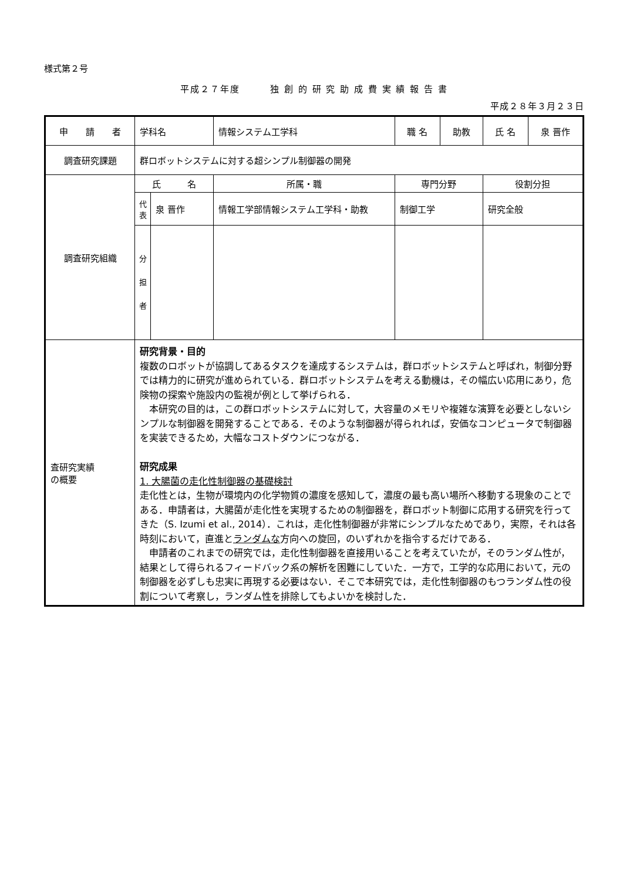様式第２号
平成２７年度　　　独 創 的 研 究 助 成 費 実 績 報 告 書
平成２８年３月２３日
| 申 請 者 | 学科名 | | 情報システム工学科 | 職 名 | 助教 | 氏 名 | 泉 晋作 |
| 調査研究課題 | 群ロボットシステムに対する超シンプル制御器の開発 | | | | | | |
| 調査研究組織 | 氏 名 | | 所属・職 | 専門分野 | | 役割分担 | |
| | 代 表 | 泉 晋作 | 情報工学部情報システム工学科・助教 | 制御工学 | | 研究全般 | |
| | 分 担 者 | | | | | | |
| 査研究実績 の概要 | 研究背景・目的 複数のロボットが協調してあるタスクを達成するシステムは，群ロボットシステムと呼ばれ，制御分野では精力的に研究が進められている．群ロボットシステムを考える動機は，その幅広い応用にあり，危険物の探索や施設内の監視が例として挙げられる． 本研究の目的は，この群ロボットシステムに対して，大容量のメモリや複雑な演算を必要としないシンプルな制御器を開発することである．そのような制御器が得られれば，安価なコンピュータで制御器を実装できるため，大幅なコストダウンにつながる． 研究成果 1. 大腸菌の走化性制御器の基礎検討 走化性とは，生物が環境内の化学物質の濃度を感知して，濃度の最も高い場所へ移動する現象のことである．申請者は，大腸菌が走化性を実現するための制御器を，群ロボット制御に応用する研究を行ってきた（S. Izumi et al., 2014）．これは，走化性制御器が非常にシンプルなためであり，実際，それは各時刻において，直進と ランダムな 方向への旋回，のいずれかを指令するだけである． 申請者のこれまでの研究では，走化性制御器を直接用いることを考えていたが，そのランダム性が，結果として得られるフィードバック系の解析を困難にしていた．一方で，工学的な応用において，元の制御器を必ずしも忠実に再現する必要はない．そこで本研究では，走化性制御器のもつランダム性の役割について考察し，ランダム性を排除してもよいかを検討した． | | | | | | |